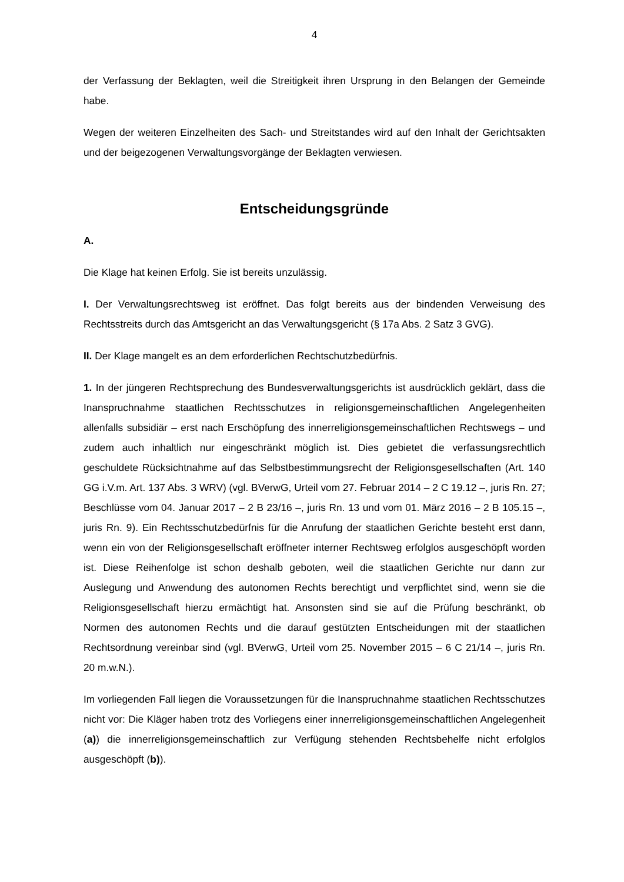4
der Verfassung der Beklagten, weil die Streitigkeit ihren Ursprung in den Belangen der Gemeinde habe.
Wegen der weiteren Einzelheiten des Sach- und Streitstandes wird auf den Inhalt der Gerichtsakten und der beigezogenen Verwaltungsvorgänge der Beklagten verwiesen.
Entscheidungsgründe
A.
Die Klage hat keinen Erfolg. Sie ist bereits unzulässig.
I. Der Verwaltungsrechtsweg ist eröffnet. Das folgt bereits aus der bindenden Verweisung des Rechtsstreits durch das Amtsgericht an das Verwaltungsgericht (§ 17a Abs. 2 Satz 3 GVG).
II. Der Klage mangelt es an dem erforderlichen Rechtschutzbedürfnis.
1. In der jüngeren Rechtsprechung des Bundesverwaltungsgerichts ist ausdrücklich geklärt, dass die Inanspruchnahme staatlichen Rechtsschutzes in religionsgemeinschaftlichen Angelegenheiten allenfalls subsidiär – erst nach Erschöpfung des innerreligionsgemeinschaftlichen Rechtswegs – und zudem auch inhaltlich nur eingeschränkt möglich ist. Dies gebietet die verfassungsrechtlich geschuldete Rücksichtnahme auf das Selbstbestimmungsrecht der Religionsgesellschaften (Art. 140 GG i.V.m. Art. 137 Abs. 3 WRV) (vgl. BVerwG, Urteil vom 27. Februar 2014 – 2 C 19.12 –, juris Rn. 27; Beschlüsse vom 04. Januar 2017 – 2 B 23/16 –, juris Rn. 13 und vom 01. März 2016 – 2 B 105.15 –, juris Rn. 9). Ein Rechtsschutzbedürfnis für die Anrufung der staatlichen Gerichte besteht erst dann, wenn ein von der Religionsgesellschaft eröffneter interner Rechtsweg erfolglos ausgeschöpft worden ist. Diese Reihenfolge ist schon deshalb geboten, weil die staatlichen Gerichte nur dann zur Auslegung und Anwendung des autonomen Rechts berechtigt und verpflichtet sind, wenn sie die Religionsgesellschaft hierzu ermächtigt hat. Ansonsten sind sie auf die Prüfung beschränkt, ob Normen des autonomen Rechts und die darauf gestützten Entscheidungen mit der staatlichen Rechtsordnung vereinbar sind (vgl. BVerwG, Urteil vom 25. November 2015 – 6 C 21/14 –, juris Rn. 20 m.w.N.).
Im vorliegenden Fall liegen die Voraussetzungen für die Inanspruchnahme staatlichen Rechtsschutzes nicht vor: Die Kläger haben trotz des Vorliegens einer innerreligionsgemeinschaftlichen Angelegenheit (a)) die innerreligionsgemeinschaftlich zur Verfügung stehenden Rechtsbehelfe nicht erfolglos ausgeschöpft (b)).